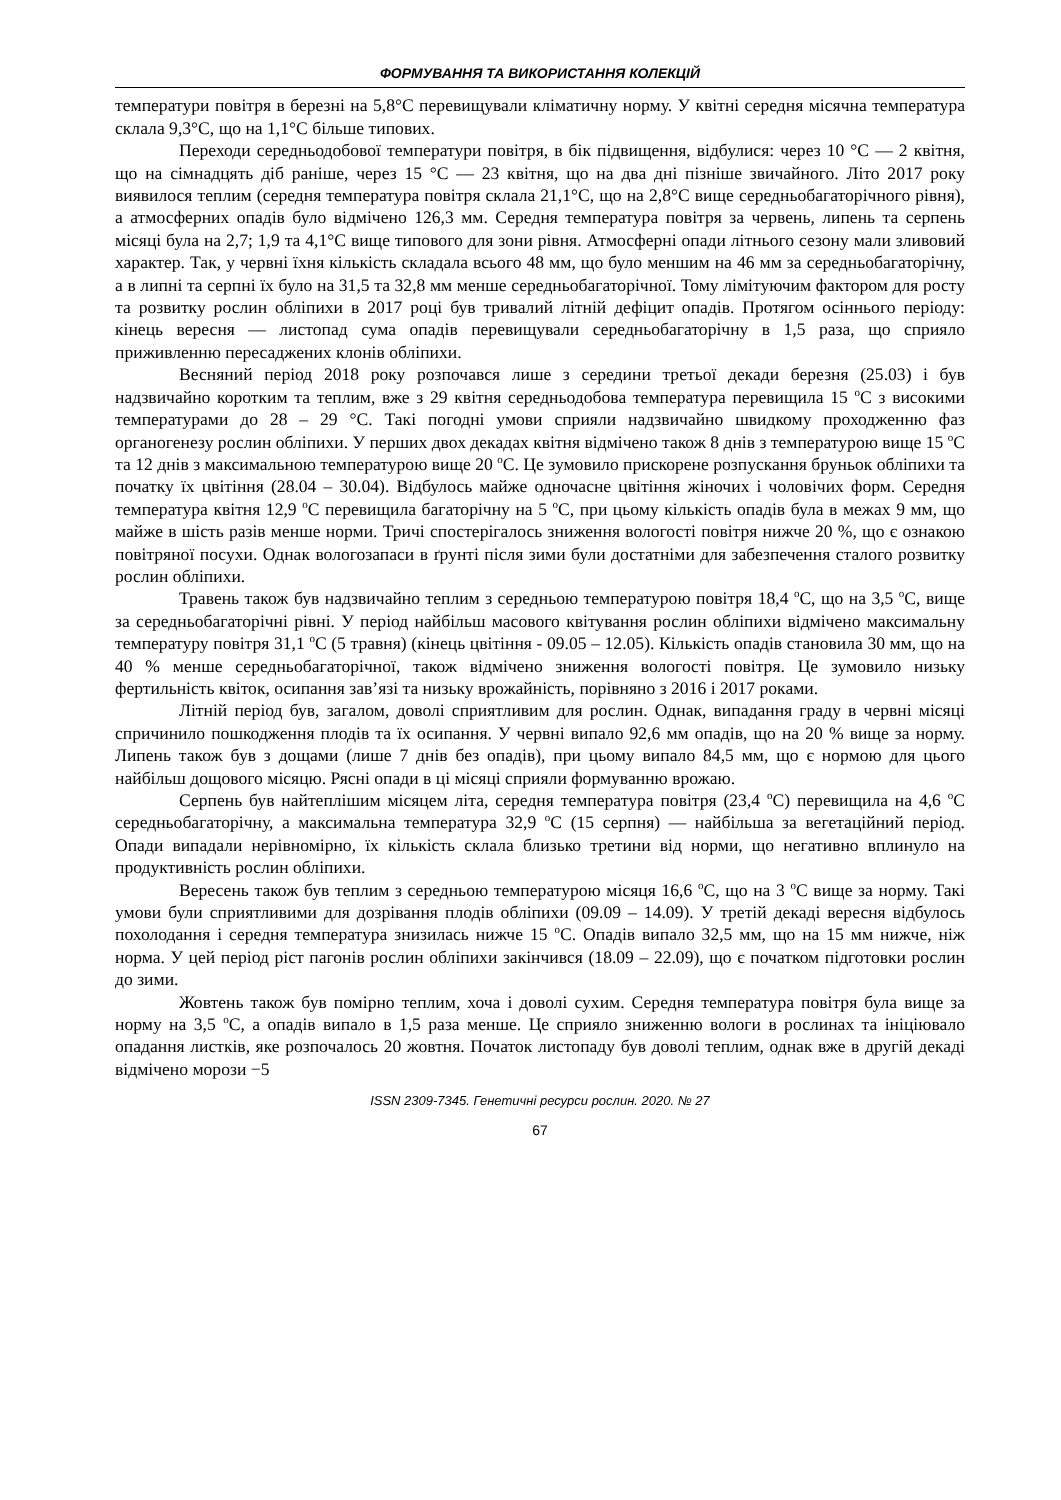ФОРМУВАННЯ ТА ВИКОРИСТАННЯ КОЛЕКЦІЙ
температури повітря в березні на 5,8°С перевищували кліматичну норму. У квітні середня місячна температура склала 9,3°С, що на 1,1°С більше типових.
Переходи середньодобової температури повітря, в бік підвищення, відбулися: через 10 °С — 2 квітня, що на сімнадцять діб раніше, через 15 °С — 23 квітня, що на два дні пізніше звичайного. Літо 2017 року виявилося теплим (середня температура повітря склала 21,1°С, що на 2,8°С вище середньобагаторічного рівня), а атмосферних опадів було відмічено 126,3 мм. Середня температура повітря за червень, липень та серпень місяці була на 2,7; 1,9 та 4,1°С вище типового для зони рівня. Атмосферні опади літнього сезону мали зливовий характер. Так, у червні їхня кількість складала всього 48 мм, що було меншим на 46 мм за середньобагаторічну, а в липні та серпні їх було на 31,5 та 32,8 мм менше середньобагаторічної. Тому лімітуючим фактором для росту та розвитку рослин обліпихи в 2017 році був тривалий літній дефіцит опадів. Протягом осіннього періоду: кінець вересня — листопад сума опадів перевищували середньобагаторічну в 1,5 раза, що сприяло приживленню пересаджених клонів обліпихи.
Весняний період 2018 року розпочався лише з середини третьої декади березня (25.03) і був надзвичайно коротким та теплим, вже з 29 квітня середньодобова температура перевищила 15 <sup>о</sup>С з високими температурами до 28 – 29 °С. Такі погодні умови сприяли надзвичайно швидкому проходженню фаз органогенезу рослин обліпихи. У перших двох декадах квітня відмічено також 8 днів з температурою вище 15 <sup>о</sup>С та 12 днів з максимальною температурою вище 20 <sup>о</sup>С. Це зумовило прискорене розпускання бруньок обліпихи та початку їх цвітіння (28.04 – 30.04). Відбулось майже одночасне цвітіння жіночих і чоловічих форм. Середня температура квітня 12,9 <sup>о</sup>С перевищила багаторічну на 5 <sup>о</sup>С, при цьому кількість опадів була в межах 9 мм, що майже в шість разів менше норми. Тричі спостерігалось зниження вологості повітря нижче 20 %, що є ознакою повітряної посухи. Однак вологозапаси в ґрунті після зими були достатніми для забезпечення сталого розвитку рослин обліпихи.
Травень також був надзвичайно теплим з середньою температурою повітря 18,4 <sup>о</sup>С, що на 3,5 <sup>о</sup>С, вище за середньобагаторічні рівні. У період найбільш масового квітування рослин обліпихи відмічено максимальну температуру повітря 31,1 <sup>о</sup>С (5 травня) (кінець цвітіння - 09.05 – 12.05). Кількість опадів становила 30 мм, що на 40 % менше середньобагаторічної, також відмічено зниження вологості повітря. Це зумовило низьку фертильність квіток, осипання зав’язі та низьку врожайність, порівняно з 2016 і 2017 роками.
Літній період був, загалом, доволі сприятливим для рослин. Однак, випадання граду в червні місяці спричинило пошкодження плодів та їх осипання. У червні випало 92,6 мм опадів, що на 20 % вище за норму. Липень також був з дощами (лише 7 днів без опадів), при цьому випало 84,5 мм, що є нормою для цього найбільш дощового місяцю. Рясні опади в ці місяці сприяли формуванню врожаю.
Серпень був найтеплішим місяцем літа, середня температура повітря (23,4 <sup>о</sup>С) перевищила на 4,6 <sup>о</sup>С середньобагаторічну, а максимальна температура 32,9 <sup>о</sup>С (15 серпня) — найбільша за вегетаційний період. Опади випадали нерівномірно, їх кількість склала близько третини від норми, що негативно вплинуло на продуктивність рослин обліпихи.
Вересень також був теплим з середньою температурою місяця 16,6 <sup>о</sup>С, що на 3 <sup>о</sup>С вище за норму. Такі умови були сприятливими для дозрівання плодів обліпихи (09.09 – 14.09). У третій декаді вересня відбулось похолодання і середня температура знизилась нижче 15 <sup>о</sup>С. Опадів випало 32,5 мм, що на 15 мм нижче, ніж норма. У цей період ріст пагонів рослин обліпихи закінчився (18.09 – 22.09), що є початком підготовки рослин до зими.
Жовтень також був помірно теплим, хоча і доволі сухим. Середня температура повітря була вище за норму на 3,5 <sup>о</sup>С, а опадів випало в 1,5 раза менше. Це сприяло зниженню вологи в рослинах та ініціювало опадання листків, яке розпочалось 20 жовтня. Початок листопаду був доволі теплим, однак вже в другій декаді відмічено морози −5
ISSN 2309-7345. Генетичні ресурси рослин. 2020. № 27
67